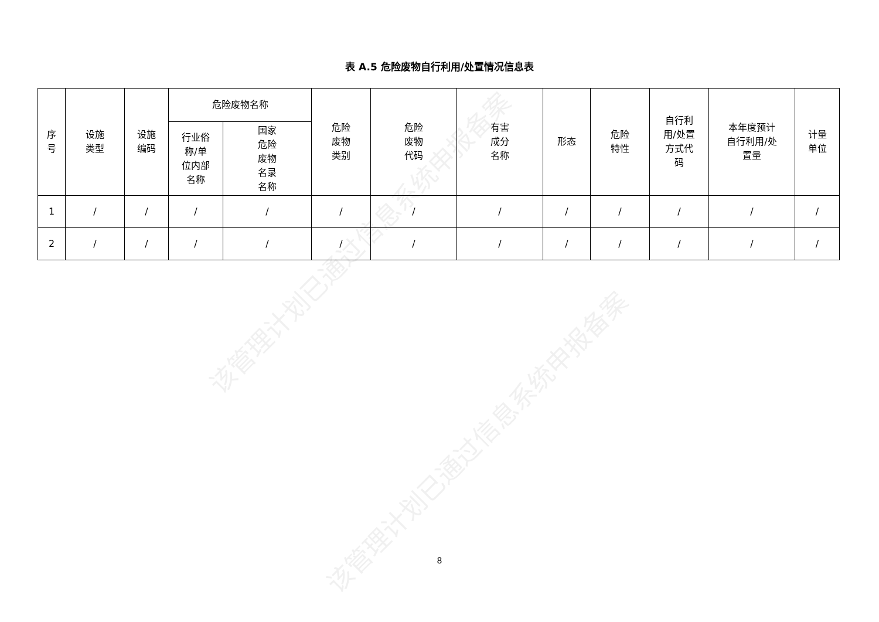该管理计划已通过信息系统申报备案
该管理计划已通过信息系统申报备案
表 A.5 危险废物自行利用/处置情况信息表
| 序 号 | 设施 类型 | 设施 编码 | 危险废物名称 | | 危险 废物 类别 | 危险 废物 代码 | 有害 成分 名称 | 形态 | 危险 特性 | 自行利 用/处置 方式代 码 | 本年度预计 自行利用/处 置量 | 计量 单位 |
| --- | --- | --- | --- | --- | --- | --- | --- | --- | --- | --- | --- | --- |
| | | | 行业俗 称/单 位内部 名称 | 国家 危险 废物 名录 名称 | | | | | | | | |
| 1 | / | / | / | / | / | / | / | / | / | / | / | / |
| 2 | / | / | / | / | / | / | / | / | / | / | / | / |
8